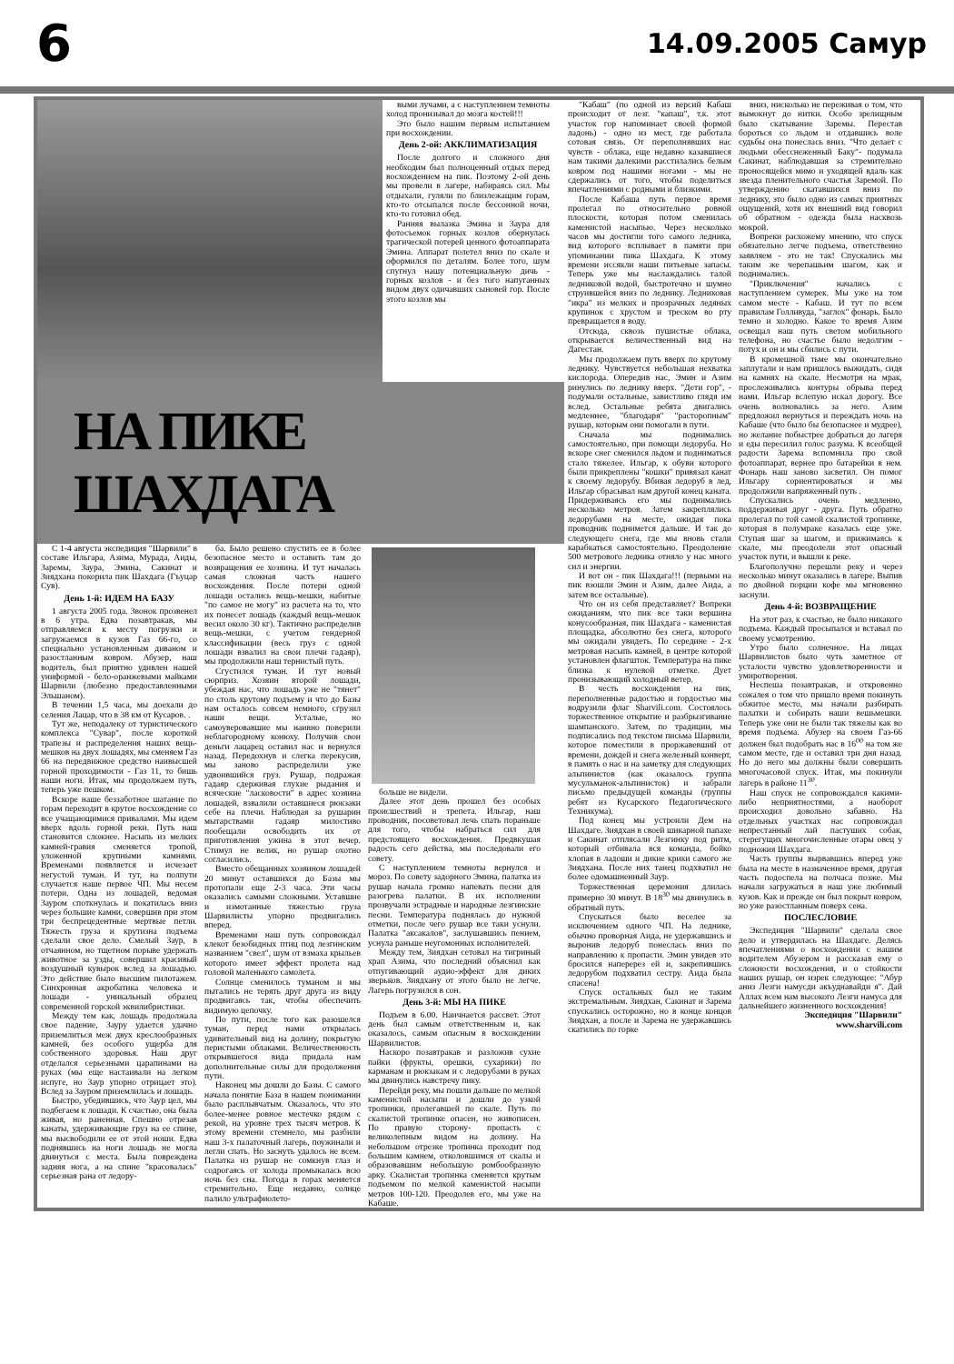6 14.09.2005 Самур
выми лучами, а с наступлением темноты холод пронизывал до мозга костей!!!
Это было нашим первым испытанием при восхождении.
День 2-ой: АККЛИМАТИЗАЦИЯ
После долгого и сложного дня необходим был полноценный отдых перед восхождением на пик. Поэтому 2-ой день мы провели в лагере, набираясь сил. Мы отдыхали, гуляли по близлежащим горам, кто-то отсыпался после бессонной ночи, кто-то готовил обед.
Ранняя вылазка Эмина и Заура для фотосъемок горных козлов обернулась трагической потерей ценного фотоаппарата Эмина. Аппарат полетел вниз по скале и оформился по деталям. Более того, шум спугнул нашу потенциальную дичь - горных козлов - и без того напуганных видом двух одичавших сыновей гор. После этого козлов мы
НА ПИКЕ ШАХДАГА
С 1-4 августа экспедиция "Шарвили" в составе Ильгара, Азима, Мурада, Аиды, Заремы, Заура, Эмина, Сакинат и Зиядхана покорила пик Шахдага (Гъуцар Сув).
День 1-й: ИДЕМ НА БАЗУ
1 августа 2005 года. Звонок прозвенел в 6 утра. Едва позавтракав, мы отправляемся к месту погрузки и загружаемся в кузов Газ 66-го, со специально установленным диваном и разостланным ковром. Абузер, наш водитель, был приятно удивлен нашей униформой - бело-оранжевыми майками Шарвили (любезно предоставленными Эльшаном).
В течении 1,5 часа, мы доехали до селения Лацар, что в 38 км от Кусаров. .
Тут же, неподалеку от туристического комплекса "Сувар", после короткой трапезы и распределения наших вещь-мешков на двух лошадях, мы сменяем Газ 66 на передвижное средство наивысшей горной проходимости - Газ 11, то бишь наши ноги. Итак, мы продолжаем путь, теперь уже пешком.
Вскоре наше беззаботное шатание по горам переходит в крутое восхождение со все учащающимися привалами. Мы идем вверх вдоль горной реки. Путь наш становится сложнее. Насыпь из мелких камней-гравия сменяется тропой, уложенной крупными камнями. Временами появляется и исчезает негустой туман. И тут, на полпути случается наше первое ЧП. Мы несем потери. Одна из лошадей, ведомая Зауром споткнулась и покатилась вниз через большие камни, совершив при этом три беспрецедентные мертвые петли. Тяжесть груза и крутизна подъема сделали свое дело. Смелый Заур, в отчаянном, но тщетном порыве удержать животное за узды, совершил красивый воздушный кувырок вслед за лошадью. Это действие было высшим пилотажем. Синхронная акробатика человека и лошади - уникальный образец современной горской эквилибристики.
Между тем как, лошадь продолжала свое падение, Зауру удается удачно приземлиться меж двух креслообразных камней, без особого ущерба для собственного здоровья. Наш друг отделался серьезными царапинами на руках (мы еще настаивали на легком испуге, но Заур упорно отрицает это). Вслед за Зауром приземлилась и лошадь.
Быстро, убедившись, что Заур цел, мы подбегаем к лошади. К счастью, она была живая, но раненная. Спешно отрезав канаты, удерживающие груз на ее спине, мы высвободили ее от этой ноши. Едва поднявшись на ноги лошадь не могла двинуться с места. Была повреждена задняя нога, а на спине "красовалась" серьезная рана от ледору-
ба. Было решено спустить ее в более безопасное место и оставить там до возвращения ее хозяина. И тут началась самая сложная часть нашего восхождения. После потери одной лошади остались вещь-мешки, набитые "по самое не могу" из расчета на то, что их понесет лошадь (каждый вещь-мешок весил около 30 кг). Тактично распределив вещь-мешки, с учетом гендерной классификации (весь груз с одной лошади взвалил на свои плечи гадаяр), мы продолжили наш тернистый путь.
Сгустился туман. И тут новый сюрприз. Хозяин второй лошади, убеждая нас, что лошадь уже не "тянет" по столь крутому подъему и что до Базы нам осталось совсем немного, сгрузил наши вещи. Усталые, но самоуверовавшие мы наивно поверили неблагородному конюху. Получив свои деньги лацарец оставил нас и вернулся назад. Передохнув и слегка перекусив, мы заново распределили уже удвоившийся груз. Рушар, подражая гадаяр сдерживая глухие рыдания и всяческие "ласковости" в адрес хозяина лошадей, взвалили оставшиеся рюкзаки себе на плечи. Наблюдая за рушарин мытарствами гадаяр милостиво пообещали освободить их от приготовления ужина в этот вечер. Стимул не велик, но рушар охотно согласились.
Вместо обещанных хозяином лошадей 20 минут оставшихся до Базы мы протопали еще 2-3 часа. Эти часы оказались самыми сложными. Уставшие и измотанные тяжестью груза Шарвилисты упорно продвигались вперед.
Временами наш путь сопровождал клекот безобидных птиц под лезгинским названием "свел", шум от взмаха крыльев которого имеет эффект пролета над головой маленького самолета.
Солнце сменилось туманом и мы пытались не терять друг друга из виду продвигаясь так, чтобы обеспечить видимую цепочку.
По пути, после того как разошелся туман, перед нами открылась удивительный вид на долину, покрытую перистыми облаками. Величественность открывшегося вида придала нам дополнительные силы для продолжения пути.
Наконец мы дошли до Базы. С самого начала понятие База в нашем понимании было расплывчатым. Оказалось, что это более-менее ровное местечко рядом с рекой, на уровне трех тысяч метров. К этому времени стемнело, мы разбили наш 3-х палаточный лагерь, поужинали и легли спать. Но заснуть удалось не всем. Палатка из рушар не сомкнув глаз и содрогаясь от холода промыкалась всю ночь без сна. Погода в горах меняется стремительно. Еще недавно, солнце палило ультрафиолето-
больше не видели.
Далее этот день прошел без особых происшествий и трепета. Ильгар, наш проводник, посоветовал лечь спать пораньше для того, чтобы набраться сил для предстоящего восхождения. Предвкушая радость сего действа, мы последовали его совету.
С наступлением темноты вернулся и мороз. По совету задорного Эмина, палатка из рушар начала громко напевать песни для разогрева палатки. В их исполнении прозвучали эстрадные и народные лезгинские песни. Температура поднялась до нужной отметки, после чего рушар все таки уснули. Палатка "аксакалов", заслушавшись пением, уснула раньше неугомонных исполнителей.
Между тем, Зиядхан сетовал на тигриный храп Азима, что последний объяснил как отпугивающий аудио-эффект для диких зверьков. Зиядхану от этого было не легче. Лагерь погрузился в сон.
День 3-й: МЫ НА ПИКЕ
Подъем в 6.00. Наичнается рассвет. Этот день был самым ответственным и, как оказалось, самым опасным в восхождении Шарвилистов.
Наскоро позавтракав и разложив сухие пайки (фрукты, орешки, сухарики) по карманам и рюкзакам и с ледорубами в руках мы двинулись навстречу пику.
Перейдя реку, мы пошли дальше по мелкой каменистой насыпи и дошли до узкой тропинки, пролегавшей по скале. Путь по скалистой тропинке опасен, но живописен. По правую сторону- пропасть с великолепным видом на долину. На небольшом отрезке тропинка проходит под большим камнем, отколовшимся от скалы и образовавшим небольшую ромбообразную арку. Скалистая тропинка сменяется крутым подъемом по мелкой каменистой насыпи метров 100-120. Преодолев его, мы уже на Кабаше.
"Кабаш" (по одной из версий Кабаш происходит от лезг. "капаш", т.к. этот участок гор напоминает своей формой ладонь) - одно из мест, где работала сотовая связь. От переполнявших нас чувств - облака, еще недавно казавшиеся нам такими далекими расстилались белым ковром под нашими ногами - мы не сдержались от того, чтобы поделиться впечатлениями с родными и близкими.
После Кабаша путь первое время пролегал по относительно ровной плоскости, которая потом сменилась каменистой насыпью. Через несколько часов мы достигли того самого ледника, вид которого всплывает в памяти при упоминании пика Шахдага. К этому времени иссякли наши питьевые запасы. Теперь уже мы наслаждались талой ледниковой водой, быстротечно и шумно струившейся вниз по леднику. Ледниковая "икра" из мелких и прозрачных ледяных крупинок с хрустом и треском во рту превращается в воду.
Отсюда, сквозь пушистые облака, открывается величественный вид на Дагестан.
Мы продолжаем путь вверх по крутому леднику. Чувствуется небольшая нехватка кислорода. Опередив нас, Эмин и Азим ринулись по леднику вверх. "Дети гор", - подумали остальные, завистливо глядя им вслед. Остальные ребята двигались медленнее, "благодаря" "расторопным" рушар, которым они помогали в пути.
Сначала мы поднимались самостоятельно, при помощи ледоруба. Но вскоре снег сменился льдом и подниматься стало тяжелее. Ильгар, к обуви которого были прикреплены "кошки" привязал канат к своему ледорубу. Вбивая ледоруб в лед, Ильгар сбрасывал нам другой конец каната. Придерживаясь его мы поднимались несколько метров. Затем закреплялись ледорубами на месте, ожидая пока проводник поднимется дальше. И так до следующего снега, где мы вновь стали карабкаться самостоятельно. Преодоление 500 метрового ледника отняло у нас много сил и энергии.
И вот он - пик Шахдага!!! (первыми на пик взошли Эмин и Азим, далее Аида, а затем все остальные).
Что он из себя представляет? Вопреки ожиданиям, что пик все таки вершина конусообразная, пик Шахдага - каменистая площадка, абсолютно без снега, которого мы ожидали увидеть. По середине - 2-х метровая насыпь камней, в центре которой установлен флагшток. Температура на пике близка к нулевой отметке. Дует пронизывающий холодный ветер.
В честь восхождения на пик, переполненные радостью и гордостью мы водрузили флаг Sharvili.com. Состоялось торжественное открытие и разбрызгивание шампанского. Затем, по традиции, мы подписались под текстом письма Шарвили, которое поместили в проржавевший от времени, дождей и снега железный конверт, в память о нас и на заметку для следующих альпинистов (как оказалось группа мусульманок-альпинисток) и забрали письмо предыдущей команды (группы ребят из Кусарского Педагогического Техникума).
Под конец мы устроили Дем на Шахдаге. Зиядхан в своей шикарной папахе и Сакинат отплясали Лезгинку под ритм, который отбивала вся команда, бойко хлопая в ладоши и дикие крики самого же Зиядхана. После них танец подхватил не более одомашненный Заур.
Торжественная церемония длилась примерно 30 минут. В 18<sup>30</sup> мы двинулись в обратный путь.
Спускаться было веселее за исключением одного ЧП. На леднике, обычно проворная Аида, не удержавшись и выронив ледоруб понеслась вниз по направлению к пропасти. Эмин увидев это бросился наперерез ей и, закрепившись ледорубом подхватил сестру. Аида была спасена!
Спуск остальных был не таким экстремальным. Зиядхан, Сакинат и Зарема спускались осторожно, но в конце концов Зиядхан, а после и Зарема не удержавшись скатились по горке
вниз, нисколько не переживая о том, что вымокнут до нитки. Особо зрелищным было скатывание Заремы. Перестав бороться со льдом и отдавшись воле судьбы она понеслась вниз. "Что делает с людьми обесснеженный Баку"- подумала Сакинат, наблюдавшая за стремительно проносящейся мимо и уходящей вдаль как звезда пленительного счастья Заремой. По утверждению скатавшихся вниз по леднику, это было одно из самых приятных ощущений, хотя их внешний вид говорил об обратном - одежда была насквозь мокрой.
Вопреки расхожему мнению, что спуск обязательно легче подъема, ответственно заявляем - это не так! Спускались мы таким же черепашьим шагом, как и поднимались.
"Приключения" начались с наступлением сумерек. Мы уже на том самом месте - Кабаш. И тут по всем правилам Голливуда, "заглох" фонарь. Было темно и холодно. Какое то время Азим освещал наш путь светом мобильного телефона, но счастье было недолгим - потух и он и мы сбились с пути.
В кромешной тьме мы окончательно заплутали и нам пришлось выжидать, сидя на камнях на скале. Несмотря на мрак, прослеживались контуры обрыва перед нами. Ильгар вслепую искал дорогу. Все очень волновались за него. Азим предложил вернуться и переждать ночь на Кабаше (что было бы безопаснее и мудрее), но желание побыстрее добраться до лагеря и еды пересилил голос разума. К всеобщей радости Зарема вспомнила про свой фотоаппарат, вернее про батарейки в нем. Фонарь наш заново засветил. Он помог Ильгару сориентироваться и мы продолжили напряженный путь .
Спускались очень медленно, поддерживая друг - друга. Путь обратно пролегал по той самой скалистой тропинке, которая в полумраке казалась еще уже. Ступая шаг за шагом, и прижимаясь к скале, мы преодолели этот опасный участок пути, и вышли к реке.
Благополучно перешли реку и через несколько минут оказались в лагере. Выпив по двойной порции кофе мы мгновенно заснули.
День 4-й: ВОЗВРАЩЕНИЕ
На этот раз, к счастью, не было никакого подъема. Каждый просыпался и вставал по своему усмотрению.
Утро было солнечное. На лицах Шарвилистов было чуть заметное от усталости чувство удовлетворенности и умиротворения.
Неспеша позавтракав, и откровенно сожалея о том что пришло время покинуть обжитое место, мы начали разбирать палатки и собирать наши вешьмешки. Теперь уже они не были так тяжелы как во время подъема. Абузер на своем Газ-66 должен был подобрать нас в 16<sup>00</sup> на том же самом месте, где и оставил три дня назад. Но до него мы должны были совершить многочасовой спуск. Итак, мы покинули лагерь в районе 11<sup>30</sup>.
Наш спуск не сопровождался какими-либо неприятностями, а наоборот происходил довольно забавно. На отдельных участках нас сопровождал непрестанный лай пастуших собак, стерегущих многочисленные отары овец у подножия Шахдага.
Часть группы вырвавшись вперед уже была на месте в назначенное время, другая часть подоспела на полчаса позже. Мы начали загружаться в наш уже любимый кузов. Как и прежде он был покрыт ковром, но уже разостланным поверх сена.
ПОСЛЕСЛОВИЕ
Экспедиция "Шарвили" сделала свое дело и утвердилась на Шахдаге. Делясь впечатлениями о восхождении с нашим водителем Абузером и рассказав ему о сложности восхождения, и о стойкости наших рушар, он изрек следующее: "Абур аниз Лезги намусди акъуднавайди я". Дай Аллах всем нам высокого Лезги намуса для дальнейшего жизненного восхождения!
Экспедиция "Шарвили"
www.sharvili.com